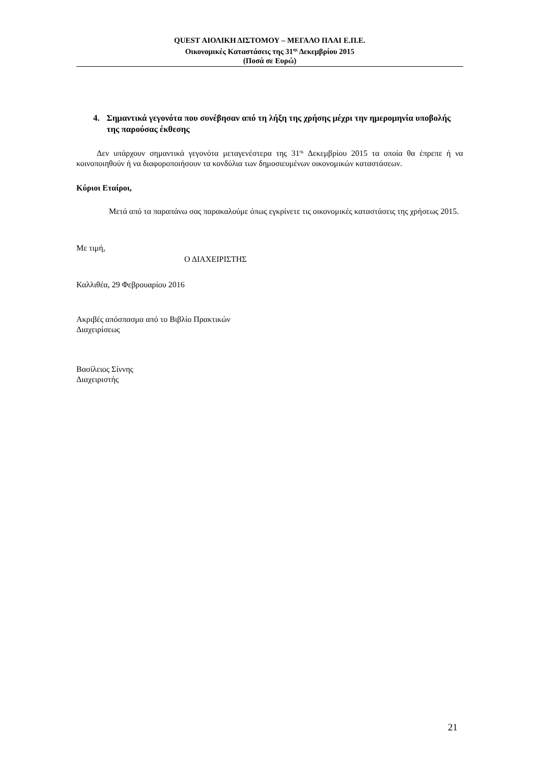QUEST ΑΙΟΛΙΚΗ ΔΙΣΤΟΜΟΥ – ΜΕΓΑΛΟ ΠΛΑΙ Ε.Π.Ε.
Οικονομικές Καταστάσεις της 31<sup>ης</sup> Δεκεμβρίου 2015
(Ποσά σε Ευρώ)
4. Σημαντικά γεγονότα που συνέβησαν από τη λήξη της χρήσης μέχρι την ημερομηνία υποβολής της παρούσας έκθεσης
Δεν υπάρχουν σημαντικά γεγονότα μεταγενέστερα της 31<sup>ης</sup> Δεκεμβρίου 2015 τα οποία θα έπρεπε ή να κοινοποιηθούν ή να διαφοροποιήσουν τα κονδύλια των δημοσιευμένων οικονομικών καταστάσεων.
Κύριοι Εταίροι,
Μετά από τα παραπάνω σας παρακαλούμε όπως εγκρίνετε τις οικονομικές καταστάσεις της χρήσεως 2015.
Με τιμή,
Ο ΔΙΑΧΕΙΡΙΣΤΗΣ
Καλλιθέα, 29 Φεβρουαρίου 2016
Ακριβές απόσπασμα από το Βιβλίο Πρακτικών
Διαχειρίσεως
Βασίλειος Σίννης
Διαχειριστής
21